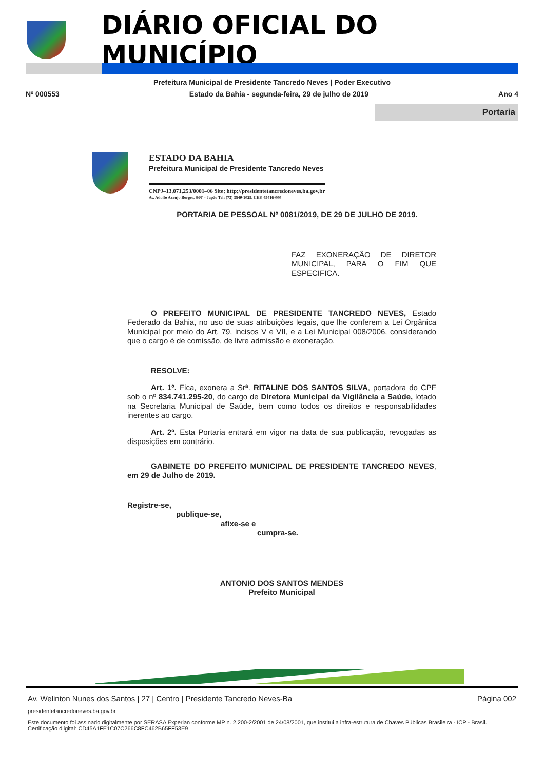DIÁRIO OFICIAL DO MUNICÍPIO
Prefeitura Municipal de Presidente Tancredo Neves | Poder Executivo
Nº 000553 Estado da Bahia - segunda-feira, 29 de julho de 2019 Ano 4
Portaria
ESTADO DA BAHIA
Prefeitura Municipal de Presidente Tancredo Neves
CNPJ–13.071.253/0001–06 Site: http://presidentetancredoneves.ba.gov.br
Av. Adolfo Araújo Borges, S/Nº - Japão Tel: (73) 3540-1025. CEP. 45416-000
PORTARIA DE PESSOAL Nº 0081/2019, DE 29 DE JULHO DE 2019.
FAZ EXONERAÇÃO DE DIRETOR MUNICIPAL, PARA O FIM QUE ESPECIFICA.
O PREFEITO MUNICIPAL DE PRESIDENTE TANCREDO NEVES, Estado Federado da Bahia, no uso de suas atribuições legais, que lhe conferem a Lei Orgânica Municipal por meio do Art. 79, incisos V e VII, e a Lei Municipal 008/2006, considerando que o cargo é de comissão, de livre admissão e exoneração.
RESOLVE:
Art. 1º. Fica, exonera a Srª. RITALINE DOS SANTOS SILVA, portadora do CPF sob o nº 834.741.295-20, do cargo de Diretora Municipal da Vigilância a Saúde, lotado na Secretaria Municipal de Saúde, bem como todos os direitos e responsabilidades inerentes ao cargo.
Art. 2º. Esta Portaria entrará em vigor na data de sua publicação, revogadas as disposições em contrário.
GABINETE DO PREFEITO MUNICIPAL DE PRESIDENTE TANCREDO NEVES, em 29 de Julho de 2019.
Registre-se,
publique-se,
afixe-se e
cumpra-se.
ANTONIO DOS SANTOS MENDES
Prefeito Municipal
Av. Welinton Nunes dos Santos | 27 | Centro | Presidente Tancredo Neves-Ba Página 002
presidentetancredoneves.ba.gov.br
Este documento foi assinado digitalmente por SERASA Experian conforme MP n. 2.200-2/2001 de 24/08/2001, que institui a infra-estrutura de Chaves Públicas Brasileira - ICP - Brasil. Certificação diigital: CD45A1FE1C07C266C8FC462B65FF53E9